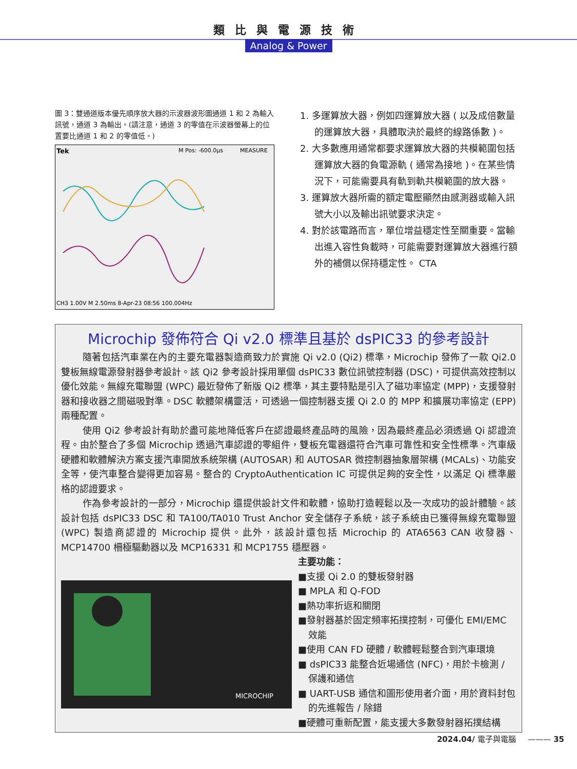類比與電源技術
Analog & Power
圖 3：雙通道版本優先順序放大器的示波器波形圖通道 1 和 2 為輸入訊號，通道 3 為輸出。(請注意，通道 3 的零值在示波器螢幕上的位置要比通道 1 和 2 的零值低。)
Tek
M Pos: -600.0µs
MEASURE
CH3 1.00V M 2.50ms 8-Apr-23 08:56 100.004Hz
1. 多運算放大器，例如四運算放大器 ( 以及成倍數量的運算放大器，具體取決於最終的線路係數 )。
2. 大多數應用通常都要求運算放大器的共模範圍包括運算放大器的負電源軌 ( 通常為接地 )。在某些情況下，可能需要具有軌到軌共模範圍的放大器。
3. 運算放大器所需的額定電壓顯然由感測器或輸入訊號大小以及輸出訊號要求決定。
4. 對於該電路而言，單位增益穩定性至關重要。當輸出進入容性負載時，可能需要對運算放大器進行額外的補償以保持穩定性。 CTA
Microchip 發佈符合 Qi v2.0 標準且基於 dsPIC33 的參考設計
隨著包括汽車業在內的主要充電器製造商致力於實施 Qi v2.0 (Qi2) 標準，Microchip 發佈了一款 Qi2.0 雙板無線電源發射器參考設計。該 Qi2 參考設計採用單個 dsPIC33 數位訊號控制器 (DSC)，可提供高效控制以優化效能。無線充電聯盟 (WPC) 最近發佈了新版 Qi2 標準，其主要特點是引入了磁功率協定 (MPP)，支援發射器和接收器之間磁吸對準。DSC 軟體架構靈活，可透過一個控制器支援 Qi 2.0 的 MPP 和擴展功率協定 (EPP) 兩種配置。
使用 Qi2 參考設計有助於盡可能地降低客戶在認證最終產品時的風險，因為最終產品必須透過 Qi 認證流程。由於整合了多個 Microchip 透過汽車認證的零組件，雙板充電器還符合汽車可靠性和安全性標準。汽車級硬體和軟體解決方案支援汽車開放系統架構 (AUTOSAR) 和 AUTOSAR 微控制器抽象層架構 (MCALs)、功能安全等，使汽車整合變得更加容易。整合的 CryptoAuthentication IC 可提供足夠的安全性，以滿足 Qi 標準嚴格的認證要求。
作為參考設計的一部分，Microchip 還提供設計文件和軟體，協助打造輕鬆以及一次成功的設計體驗。該設計包括 dsPIC33 DSC 和 TA100/TA010 Trust Anchor 安全儲存子系統，該子系統由已獲得無線充電聯盟 (WPC) 製造商認證的 Microchip 提供。此外，該設計還包括 Microchip 的 ATA6563 CAN 收發器、MCP14700 柵極驅動器以及 MCP16331 和 MCP1755 穩壓器。
MICROCHIP
主要功能：
■支援 Qi 2.0 的雙板發射器
■ MPLA 和 Q-FOD
■熱功率折返和關閉
■發射器基於固定頻率拓撲控制，可優化 EMI/EMC 效能
■使用 CAN FD 硬體 / 軟體輕鬆整合到汽車環境
■ dsPIC33 能整合近場通信 (NFC)，用於卡檢測 / 保護和通信
■ UART-USB 通信和圖形使用者介面，用於資料封包的先進報告 / 除錯
■硬體可重新配置，能支援大多數發射器拓撲結構
2024.04/ 電子與電腦 ——— 35